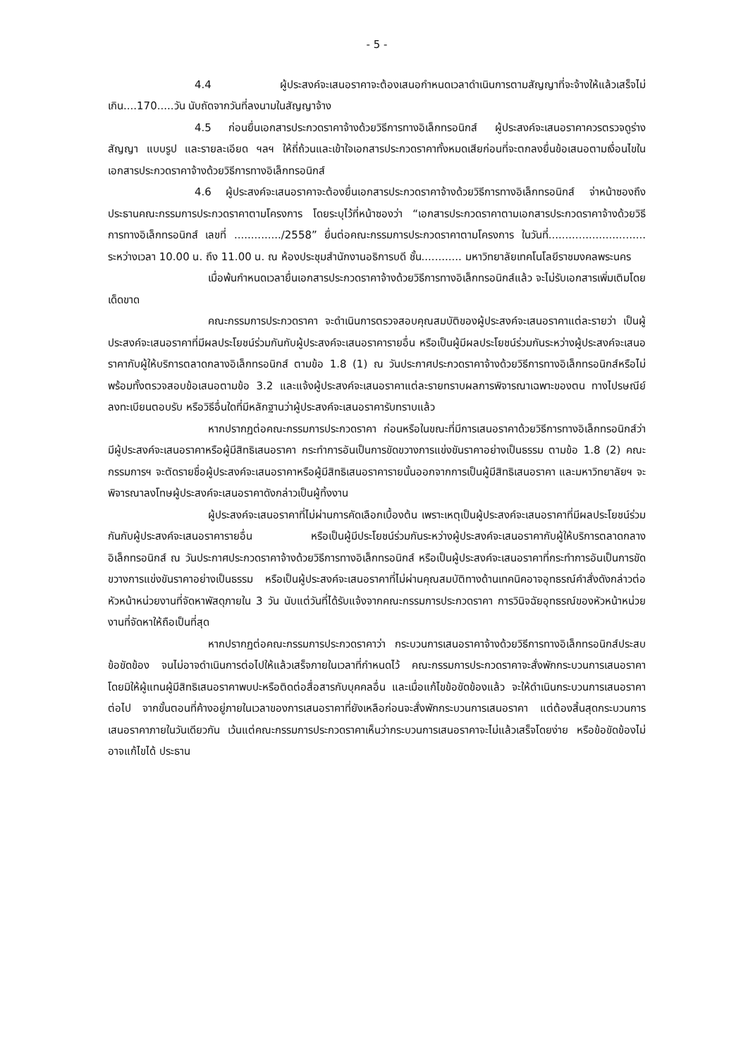- 5 -
4.4 ผู้ประสงค์จะเสนอราคาจะต้องเสนอกำหนดเวลาดำเนินการตามสัญญาที่จะจ้างให้แล้วเสร็จไม่เกิน....170.....วัน นับถัดจากวันที่ลงนามในสัญญาจ้าง
4.5 ก่อนยื่นเอกสารประกวดราคาจ้างด้วยวิธีการทางอิเล็กทรอนิกส์ ผู้ประสงค์จะเสนอราคาควรตรวจดูร่างสัญญา แบบรูป และรายละเอียด ฯลฯ ให้ถี่ถ้วนและเข้าใจเอกสารประกวดราคาทั้งหมดเสียก่อนที่จะตกลงยื่นข้อเสนอตามเงื่อนไขในเอกสารประกวดราคาจ้างด้วยวิธีการทางอิเล็กทรอนิกส์
4.6 ผู้ประสงค์จะเสนอราคาจะต้องยื่นเอกสารประกวดราคาจ้างด้วยวิธีการทางอิเล็กทรอนิกส์ จ่าหน้าซองถึงประธานคณะกรรมการประกวดราคาตามโครงการ โดยระบุไว้ที่หน้าซองว่า “เอกสารประกวดราคาตามเอกสารประกวดราคาจ้างด้วยวิธีการทางอิเล็กทรอนิกส์ เลขที่ ............../2558” ยื่นต่อคณะกรรมการประกวดราคาตามโครงการ ในวันที่............................. ระหว่างเวลา 10.00 น. ถึง 11.00 น. ณ ห้องประชุมสำนักงานอธิการบดี ชั้น............ มหาวิทยาลัยเทคโนโลยีราชมงคลพระนคร
เมื่อพ้นกำหนดเวลายื่นเอกสารประกวดราคาจ้างด้วยวิธีการทางอิเล็กทรอนิกส์แล้ว จะไม่รับเอกสารเพิ่มเติมโดยเด็ดขาด
คณะกรรมการประกวดราคา จะดำเนินการตรวจสอบคุณสมบัติของผู้ประสงค์จะเสนอราคาแต่ละรายว่า เป็นผู้ประสงค์จะเสนอราคาที่มีผลประโยชน์ร่วมกันกับผู้ประสงค์จะเสนอราคารายอื่น หรือเป็นผู้มีผลประโยชน์ร่วมกันระหว่างผู้ประสงค์จะเสนอราคากับผู้ให้บริการตลาดกลางอิเล็กทรอนิกส์ ตามข้อ 1.8 (1) ณ วันประกาศประกวดราคาจ้างด้วยวิธีการทางอิเล็กทรอนิกส์หรือไม่ พร้อมทั้งตรวจสอบข้อเสนอตามข้อ 3.2 และแจ้งผู้ประสงค์จะเสนอราคาแต่ละรายทราบผลการพิจารณาเฉพาะของตน ทางไปรษณีย์ลงทะเบียนตอบรับ หรือวิธีอื่นใดที่มีหลักฐานว่าผู้ประสงค์จะเสนอราคารับทราบแล้ว
หากปรากฏต่อคณะกรรมการประกวดราคา ก่อนหรือในขณะที่มีการเสนอราคาด้วยวิธีการทางอิเล็กทรอนิกส์ว่า มีผู้ประสงค์จะเสนอราคาหรือผู้มีสิทธิเสนอราคา กระทำการอันเป็นการขัดขวางการแข่งขันราคาอย่างเป็นธรรม ตามข้อ 1.8 (2) คณะกรรมการฯ จะตัดรายชื่อผู้ประสงค์จะเสนอราคาหรือผู้มีสิทธิเสนอราคารายนั้นออกจากการเป็นผู้มีสิทธิเสนอราคา และมหาวิทยาลัยฯ จะพิจารณาลงโทษผู้ประสงค์จะเสนอราคาดังกล่าวเป็นผู้ทิ้งงาน
ผู้ประสงค์จะเสนอราคาที่ไม่ผ่านการคัดเลือกเบื้องต้น เพราะเหตุเป็นผู้ประสงค์จะเสนอราคาที่มีผลประโยชน์ร่วมกันกับผู้ประสงค์จะเสนอราคารายอื่น หรือเป็นผู้มีประโยชน์ร่วมกันระหว่างผู้ประสงค์จะเสนอราคากับผู้ให้บริการตลาดกลางอิเล็กทรอนิกส์ ณ วันประกาศประกวดราคาจ้างด้วยวิธีการทางอิเล็กทรอนิกส์ หรือเป็นผู้ประสงค์จะเสนอราคาที่กระทำการอันเป็นการขัดขวางการแข่งขันราคาอย่างเป็นธรรม หรือเป็นผู้ประสงค์จะเสนอราคาที่ไม่ผ่านคุณสมบัติทางด้านเทคนิคอาจอุทธรณ์คำสั่งดังกล่าวต่อหัวหน้าหน่วยงานที่จัดหาพัสดุภายใน 3 วัน นับแต่วันที่ได้รับแจ้งจากคณะกรรมการประกวดราคา การวินิจฉัยอุทธรณ์ของหัวหน้าหน่วยงานที่จัดหาให้ถือเป็นที่สุด
หากปรากฏต่อคณะกรรมการประกวดราคาว่า กระบวนการเสนอราคาจ้างด้วยวิธีการทางอิเล็กทรอนิกส์ประสบข้อขัดข้อง จนไม่อาจดำเนินการต่อไปให้แล้วเสร็จภายในเวลาที่กำหนดไว้ คณะกรรมการประกวดราคาจะสั่งพักกระบวนการเสนอราคา โดยมิให้ผู้แทนผู้มีสิทธิเสนอราคาพบปะหรือติดต่อสื่อสารกับบุคคลอื่น และเมื่อแก้ไขข้อขัดข้องแล้ว จะให้ดำเนินกระบวนการเสนอราคาต่อไป จากขั้นตอนที่ค้างอยู่ภายในเวลาของการเสนอราคาที่ยังเหลือก่อนจะสั่งพักกระบวนการเสนอราคา แต่ต้องสิ้นสุดกระบวนการเสนอราคาภายในวันเดียวกัน เว้นแต่คณะกรรมการประกวดราคาเห็นว่ากระบวนการเสนอราคาจะไม่แล้วเสร็จโดยง่าย หรือข้อขัดข้องไม่อาจแก้ไขได้ ประธาน